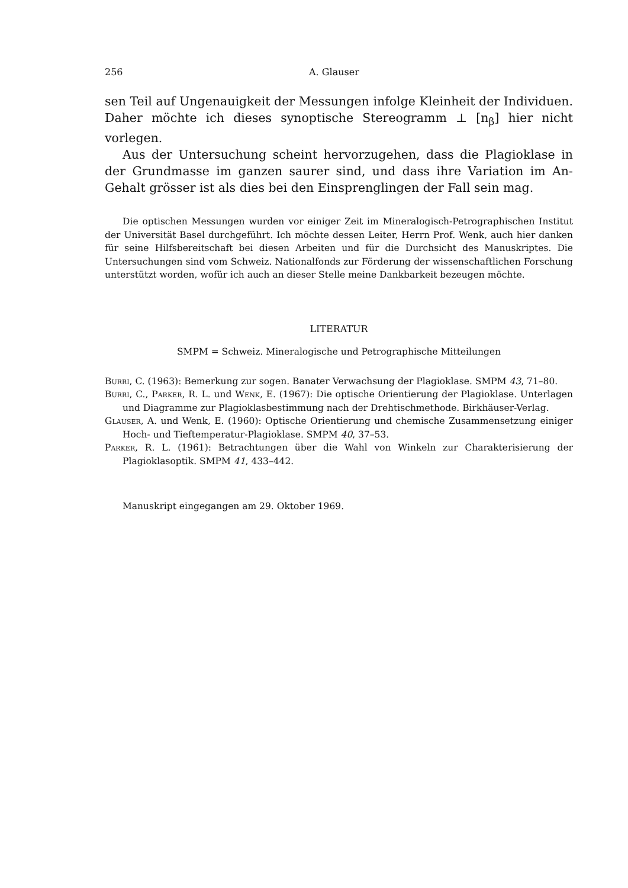256 A. Glauser
sen Teil auf Ungenauigkeit der Messungen infolge Kleinheit der Individuen. Daher möchte ich dieses synoptische Stereogramm ⊥ [n<sub>β</sub>] hier nicht vorlegen.
Aus der Untersuchung scheint hervorzugehen, dass die Plagioklase in der Grundmasse im ganzen saurer sind, und dass ihre Variation im An-Gehalt grösser ist als dies bei den Einsprenglingen der Fall sein mag.
Die optischen Messungen wurden vor einiger Zeit im Mineralogisch-Petrographischen Institut der Universität Basel durchgeführt. Ich möchte dessen Leiter, Herrn Prof. Wenk, auch hier danken für seine Hilfsbereitschaft bei diesen Arbeiten und für die Durchsicht des Manuskriptes. Die Untersuchungen sind vom Schweiz. Nationalfonds zur Förderung der wissenschaftlichen Forschung unterstützt worden, wofür ich auch an dieser Stelle meine Dankbarkeit bezeugen möchte.
LITERATUR
SMPM = Schweiz. Mineralogische und Petrographische Mitteilungen
Burri, C. (1963): Bemerkung zur sogen. Banater Verwachsung der Plagioklase. SMPM 43, 71–80.
Burri, C., Parker, R. L. und Wenk, E. (1967): Die optische Orientierung der Plagioklase. Unterlagen und Diagramme zur Plagioklasbestimmung nach der Drehtischmethode. Birkhäuser-Verlag.
Glauser, A. und Wenk, E. (1960): Optische Orientierung und chemische Zusammensetzung einiger Hoch- und Tieftemperatur-Plagioklase. SMPM 40, 37–53.
Parker, R. L. (1961): Betrachtungen über die Wahl von Winkeln zur Charakterisierung der Plagioklasoptik. SMPM 41, 433–442.
Manuskript eingegangen am 29. Oktober 1969.